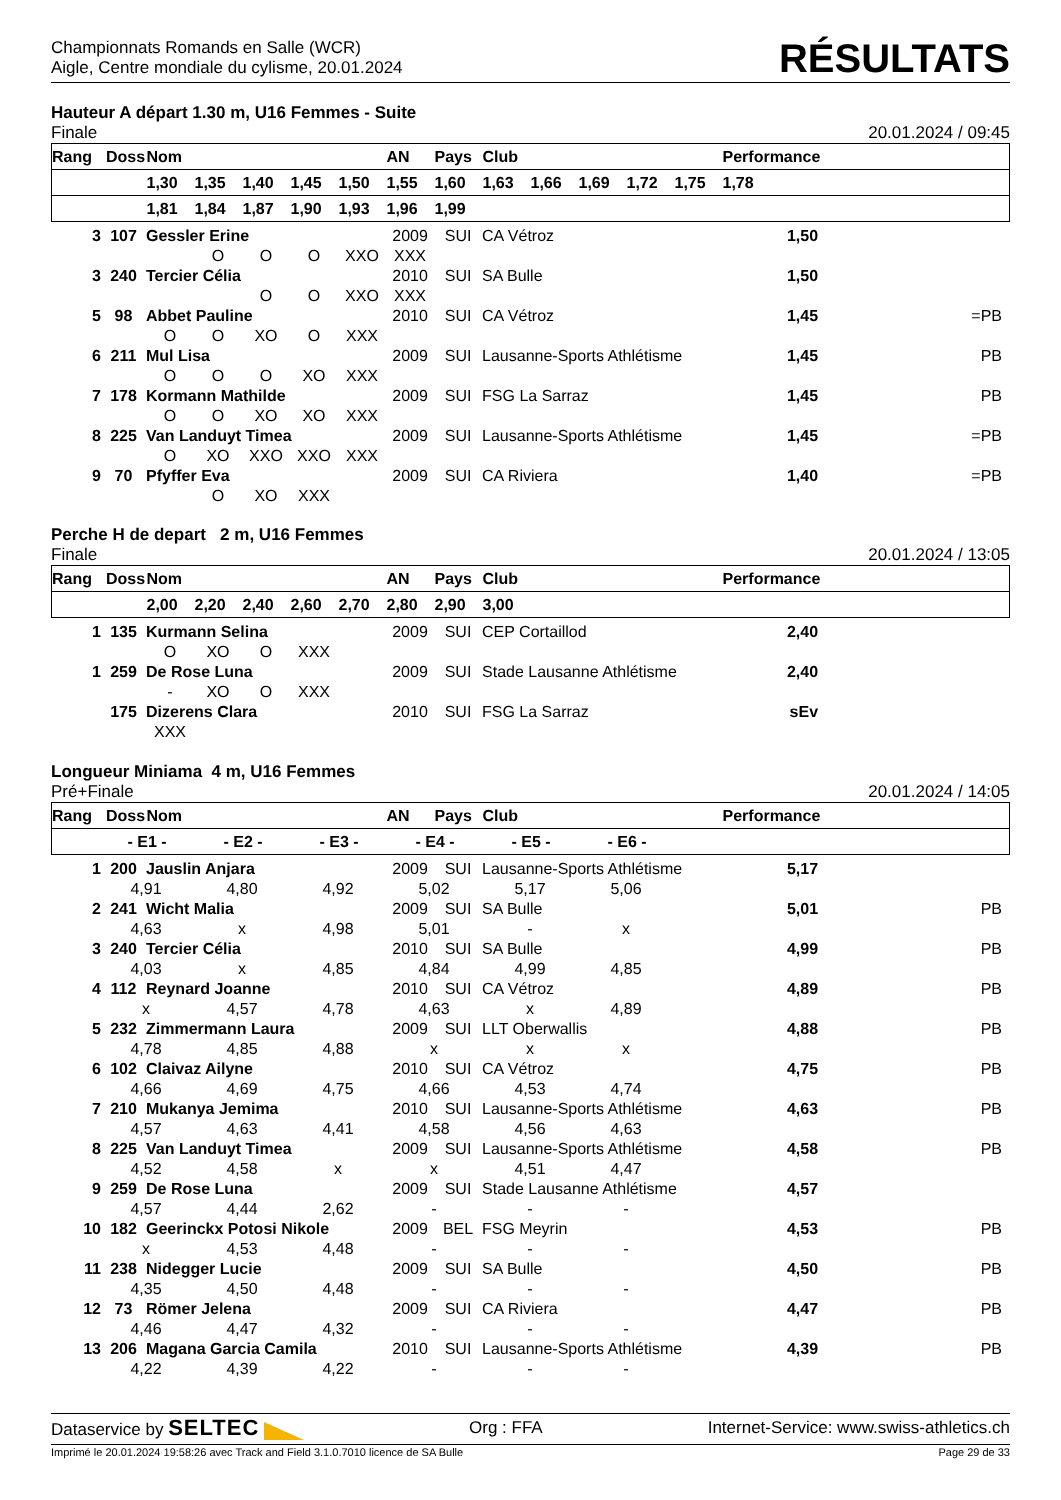Championnats Romands en Salle (WCR)
Aigle, Centre mondiale du cylisme, 20.01.2024
RÉSULTATS
Hauteur A départ 1.30 m, U16 Femmes - Suite
Finale 20.01.2024 / 09:45
| Rang | Doss | Nom | | | | | AN | Pays | Club | | | | | Performance | | |
| --- | --- | --- | --- | --- | --- | --- | --- | --- | --- | --- | --- | --- | --- | --- | --- | --- |
| | | 1,30 | 1,35 | 1,40 | 1,45 | 1,50 | 1,55 | 1,60 | 1,63 | 1,66 | 1,69 | 1,72 | 1,75 | 1,78 | | |
| | | 1,81 | 1,84 | 1,87 | 1,90 | 1,93 | 1,96 | 1,99 | | | | | | | | |
| 3 | 107 | Gessler Erine | 2009 | SUI | CA Vétroz | 1,50 | |
| O O O XXO XXX | | | | | | | |
| 3 | 240 | Tercier Célia | 2010 | SUI | SA Bulle | 1,50 | |
| O O XXO XXX | | | | | | | |
| 5 | 98 | Abbet Pauline | 2010 | SUI | CA Vétroz | 1,45 | =PB |
| O O XO O XXX | | | | | | | |
| 6 | 211 | Mul Lisa | 2009 | SUI | Lausanne-Sports Athlétisme | 1,45 | PB |
| O O O XO XXX | | | | | | | |
| 7 | 178 | Kormann Mathilde | 2009 | SUI | FSG La Sarraz | 1,45 | PB |
| O O XO XO XXX | | | | | | | |
| 8 | 225 | Van Landuyt Timea | 2009 | SUI | Lausanne-Sports Athlétisme | 1,45 | =PB |
| O XO XXO XXO XXX | | | | | | | |
| 9 | 70 | Pfyffer Eva | 2009 | SUI | CA Riviera | 1,40 | =PB |
| O XO XXX | | | | | | | |
Perche H de depart 2 m, U16 Femmes
Finale 20.01.2024 / 13:05
| Rang | Doss | Nom | | | | | AN | Pays | Club | | Performance | | |
| --- | --- | --- | --- | --- | --- | --- | --- | --- | --- | --- | --- | --- | --- |
| | | 2,00 | 2,20 | 2,40 | 2,60 | 2,70 | 2,80 | 2,90 | 3,00 | | | | |
| 1 | 135 | Kurmann Selina | 2009 | SUI | CEP Cortaillod | 2,40 | |
| O XO O XXX | | | | | | | |
| 1 | 259 | De Rose Luna | 2009 | SUI | Stade Lausanne Athlétisme | 2,40 | |
| - XO O XXX | | | | | | | |
| | 175 | Dizerens Clara | 2010 | SUI | FSG La Sarraz | sEv | |
| XXX | | | | | | | |
Longueur Miniama 4 m, U16 Femmes
Pré+Finale 20.01.2024 / 14:05
| Rang | Doss | Nom | AN | Pays | Club | Performance | |
| --- | --- | --- | --- | --- | --- | --- | --- |
| - E1 - - E2 - - E3 - - E4 - - E5 - - E6 - | | | | | | | |
| 1 | 200 | Jauslin Anjara | 2009 | SUI | Lausanne-Sports Athlétisme | 5,17 | |
| 4,91 4,80 4,92 5,02 5,17 5,06 | | | | | | | |
| 2 | 241 | Wicht Malia | 2009 | SUI | SA Bulle | 5,01 | PB |
| 4,63 x 4,98 5,01 - x | | | | | | | |
| 3 | 240 | Tercier Célia | 2010 | SUI | SA Bulle | 4,99 | PB |
| 4,03 x 4,85 4,84 4,99 4,85 | | | | | | | |
| 4 | 112 | Reynard Joanne | 2010 | SUI | CA Vétroz | 4,89 | PB |
| x 4,57 4,78 4,63 x 4,89 | | | | | | | |
| 5 | 232 | Zimmermann Laura | 2009 | SUI | LLT Oberwallis | 4,88 | PB |
| 4,78 4,85 4,88 x x x | | | | | | | |
| 6 | 102 | Claivaz Ailyne | 2010 | SUI | CA Vétroz | 4,75 | PB |
| 4,66 4,69 4,75 4,66 4,53 4,74 | | | | | | | |
| 7 | 210 | Mukanya Jemima | 2010 | SUI | Lausanne-Sports Athlétisme | 4,63 | PB |
| 4,57 4,63 4,41 4,58 4,56 4,63 | | | | | | | |
| 8 | 225 | Van Landuyt Timea | 2009 | SUI | Lausanne-Sports Athlétisme | 4,58 | PB |
| 4,52 4,58 x x 4,51 4,47 | | | | | | | |
| 9 | 259 | De Rose Luna | 2009 | SUI | Stade Lausanne Athlétisme | 4,57 | |
| 4,57 4,44 2,62 - - - | | | | | | | |
| 10 | 182 | Geerinckx Potosi Nikole | 2009 | BEL | FSG Meyrin | 4,53 | PB |
| x 4,53 4,48 - - - | | | | | | | |
| 11 | 238 | Nidegger Lucie | 2009 | SUI | SA Bulle | 4,50 | PB |
| 4,35 4,50 4,48 - - - | | | | | | | |
| 12 | 73 | Römer Jelena | 2009 | SUI | CA Riviera | 4,47 | PB |
| 4,46 4,47 4,32 - - - | | | | | | | |
| 13 | 206 | Magana Garcia Camila | 2010 | SUI | Lausanne-Sports Athlétisme | 4,39 | PB |
| 4,22 4,39 4,22 - - - | | | | | | | |
Dataservice by SELTEC Org : FFA Internet-Service: www.swiss-athletics.ch
Imprimé le 20.01.2024 19:58:26 avec Track and Field 3.1.0.7010 licence de SA Bulle Page 29 de 33